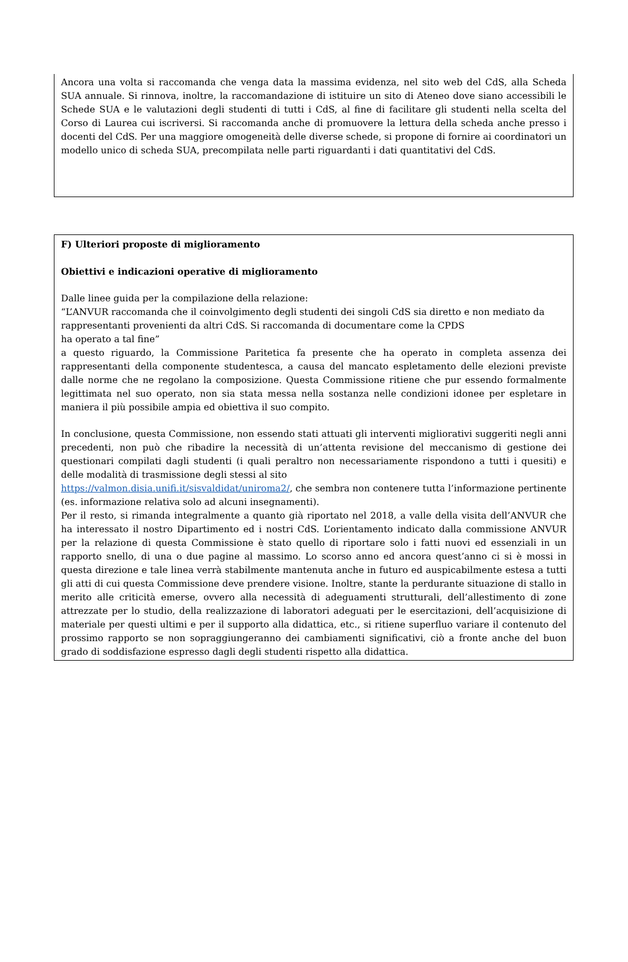Ancora una volta si raccomanda che venga data la massima evidenza, nel sito web del CdS, alla Scheda SUA annuale. Si rinnova, inoltre, la raccomandazione di istituire un sito di Ateneo dove siano accessibili le Schede SUA e le valutazioni degli studenti di tutti i CdS, al fine di facilitare gli studenti nella scelta del Corso di Laurea cui iscriversi. Si raccomanda anche di promuovere la lettura della scheda anche presso i docenti del CdS. Per una maggiore omogeneità delle diverse schede, si propone di fornire ai coordinatori un modello unico di scheda SUA, precompilata nelle parti riguardanti i dati quantitativi del CdS.
F) Ulteriori proposte di miglioramento
Obiettivi e indicazioni operative di miglioramento
Dalle linee guida per la compilazione della relazione:
“L’ANVUR raccomanda che il coinvolgimento degli studenti dei singoli CdS sia diretto e non mediato da rappresentanti provenienti da altri CdS. Si raccomanda di documentare come la CPDS
ha operato a tal fine”
a questo riguardo, la Commissione Paritetica fa presente che ha operato in completa assenza dei rappresentanti della componente studentesca, a causa del mancato espletamento delle elezioni previste dalle norme che ne regolano la composizione. Questa Commissione ritiene che pur essendo formalmente legittimata nel suo operato, non sia stata messa nella sostanza nelle condizioni idonee per espletare in maniera il più possibile ampia ed obiettiva il suo compito.
In conclusione, questa Commissione, non essendo stati attuati gli interventi migliorativi suggeriti negli anni precedenti, non può che ribadire la necessità di un’attenta revisione del meccanismo di gestione dei questionari compilati dagli studenti (i quali peraltro non necessariamente rispondono a tutti i quesiti) e delle modalità di trasmissione degli stessi al sito
https://valmon.disia.unifi.it/sisvaldidat/uniroma2/, che sembra non contenere tutta l’informazione pertinente (es. informazione relativa solo ad alcuni insegnamenti).
Per il resto, si rimanda integralmente a quanto già riportato nel 2018, a valle della visita dell’ANVUR che ha interessato il nostro Dipartimento ed i nostri CdS. L’orientamento indicato dalla commissione ANVUR per la relazione di questa Commissione è stato quello di riportare solo i fatti nuovi ed essenziali in un rapporto snello, di una o due pagine al massimo. Lo scorso anno ed ancora quest’anno ci si è mossi in questa direzione e tale linea verrà stabilmente mantenuta anche in futuro ed auspicabilmente estesa a tutti gli atti di cui questa Commissione deve prendere visione. Inoltre, stante la perdurante situazione di stallo in merito alle criticità emerse, ovvero alla necessità di adeguamenti strutturali, dell’allestimento di zone attrezzate per lo studio, della realizzazione di laboratori adeguati per le esercitazioni, dell’acquisizione di materiale per questi ultimi e per il supporto alla didattica, etc., si ritiene superfluo variare il contenuto del prossimo rapporto se non sopraggiungeranno dei cambiamenti significativi, ciò a fronte anche del buon grado di soddisfazione espresso dagli degli studenti rispetto alla didattica.